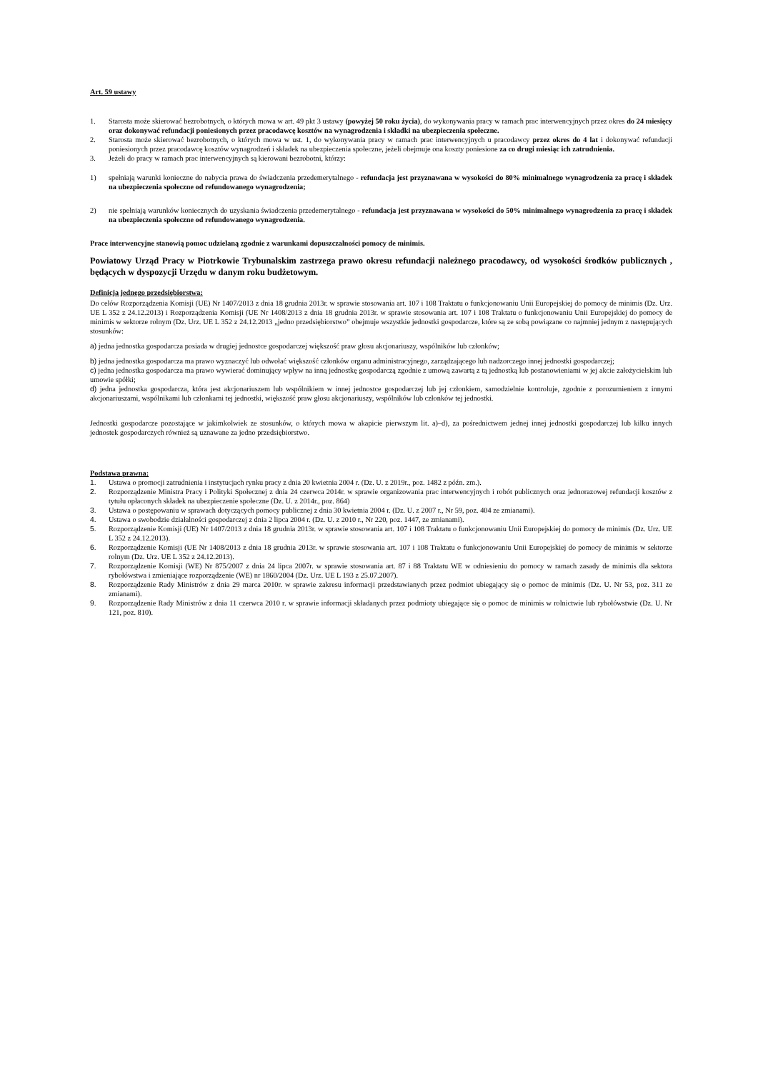Art. 59 ustawy
1. Starosta może skierować bezrobotnych, o których mowa w art. 49 pkt 3 ustawy (powyżej 50 roku życia), do wykonywania pracy w ramach prac interwencyjnych przez okres do 24 miesięcy oraz dokonywać refundacji poniesionych przez pracodawcę kosztów na wynagrodzenia i składki na ubezpieczenia społeczne.
2. Starosta może skierować bezrobotnych, o których mowa w ust. 1, do wykonywania pracy w ramach prac interwencyjnych u pracodawcy przez okres do 4 lat i dokonywać refundacji poniesionych przez pracodawcę kosztów wynagrodzeń i składek na ubezpieczenia społeczne, jeżeli obejmuje ona koszty poniesione za co drugi miesiąc ich zatrudnienia.
3. Jeżeli do pracy w ramach prac interwencyjnych są kierowani bezrobotni, którzy:
1) spełniają warunki konieczne do nabycia prawa do świadczenia przedemerytalnego - refundacja jest przyznawana w wysokości do 80% minimalnego wynagrodzenia za pracę i składek na ubezpieczenia społeczne od refundowanego wynagrodzenia;
2) nie spełniają warunków koniecznych do uzyskania świadczenia przedemerytalnego - refundacja jest przyznawana w wysokości do 50% minimalnego wynagrodzenia za pracę i składek na ubezpieczenia społeczne od refundowanego wynagrodzenia.
Prace interwencyjne stanowią pomoc udzielaną zgodnie z warunkami dopuszczalności pomocy de minimis.
Powiatowy Urząd Pracy w Piotrkowie Trybunalskim zastrzega prawo okresu refundacji należnego pracodawcy, od wysokości środków publicznych , będących w dyspozycji Urzędu w danym roku budżetowym.
Definicja jednego przedsiębiorstwa:
Do celów Rozporządzenia Komisji (UE) Nr 1407/2013 z dnia 18 grudnia 2013r. w sprawie stosowania art. 107 i 108 Traktatu o funkcjonowaniu Unii Europejskiej do pomocy de minimis (Dz. Urz. UE L 352 z 24.12.2013) i Rozporządzenia Komisji (UE Nr 1408/2013 z dnia 18 grudnia 2013r. w sprawie stosowania art. 107 i 108 Traktatu o funkcjonowaniu Unii Europejskiej do pomocy de minimis w sektorze rolnym (Dz. Urz. UE L 352 z 24.12.2013 „jedno przedsiębiorstwo” obejmuje wszystkie jednostki gospodarcze, które są ze sobą powiązane co najmniej jednym z następujących stosunków:
a) jedna jednostka gospodarcza posiada w drugiej jednostce gospodarczej większość praw głosu akcjonariuszy, wspólników lub członków;
b) jedna jednostka gospodarcza ma prawo wyznaczyć lub odwołać większość członków organu administracyjnego, zarządzającego lub nadzorczego innej jednostki gospodarczej;
c) jedna jednostka gospodarcza ma prawo wywierać dominujący wpływ na inną jednostkę gospodarczą zgodnie z umową zawartą z tą jednostką lub postanowieniami w jej akcie założycielskim lub umowie spółki;
d) jedna jednostka gospodarcza, która jest akcjonariuszem lub wspólnikiem w innej jednostce gospodarczej lub jej członkiem, samodzielnie kontroluje, zgodnie z porozumieniem z innymi akcjonariuszami, wspólnikami lub członkami tej jednostki, większość praw głosu akcjonariuszy, wspólników lub członków tej jednostki.
Jednostki gospodarcze pozostające w jakimkolwiek ze stosunków, o których mowa w akapicie pierwszym lit. a)–d), za pośrednictwem jednej innej jednostki gospodarczej lub kilku innych jednostek gospodarczych również są uznawane za jedno przedsiębiorstwo.
Podstawa prawna:
1. Ustawa o promocji zatrudnienia i instytucjach rynku pracy z dnia 20 kwietnia 2004 r. (Dz. U. z 2019r., poz. 1482 z późn. zm.).
2. Rozporządzenie Ministra Pracy i Polityki Społecznej z dnia 24 czerwca 2014r. w sprawie organizowania prac interwencyjnych i robót publicznych oraz jednorazowej refundacji kosztów z tytułu opłaconych składek na ubezpieczenie społeczne (Dz. U. z 2014r., poz. 864)
3. Ustawa o postępowaniu w sprawach dotyczących pomocy publicznej z dnia 30 kwietnia 2004 r. (Dz. U. z 2007 r., Nr 59, poz. 404 ze zmianami).
4. Ustawa o swobodzie działalności gospodarczej z dnia 2 lipca 2004 r. (Dz. U. z 2010 r., Nr 220, poz. 1447, ze zmianami).
5. Rozporządzenie Komisji (UE) Nr 1407/2013 z dnia 18 grudnia 2013r. w sprawie stosowania art. 107 i 108 Traktatu o funkcjonowaniu Unii Europejskiej do pomocy de minimis (Dz. Urz. UE L 352 z 24.12.2013).
6. Rozporządzenie Komisji (UE Nr 1408/2013 z dnia 18 grudnia 2013r. w sprawie stosowania art. 107 i 108 Traktatu o funkcjonowaniu Unii Europejskiej do pomocy de minimis w sektorze rolnym (Dz. Urz. UE L 352 z 24.12.2013).
7. Rozporządzenie Komisji (WE) Nr 875/2007 z dnia 24 lipca 2007r. w sprawie stosowania art. 87 i 88 Traktatu WE w odniesieniu do pomocy w ramach zasady de minimis dla sektora rybołówstwa i zmieniające rozporządzenie (WE) nr 1860/2004 (Dz. Urz. UE L 193 z 25.07.2007).
8. Rozporządzenie Rady Ministrów z dnia 29 marca 2010r. w sprawie zakresu informacji przedstawianych przez podmiot ubiegający się o pomoc de minimis (Dz. U. Nr 53, poz. 311 ze zmianami).
9. Rozporządzenie Rady Ministrów z dnia 11 czerwca 2010 r. w sprawie informacji składanych przez podmioty ubiegające się o pomoc de minimis w rolnictwie lub rybołówstwie (Dz. U. Nr 121, poz. 810).